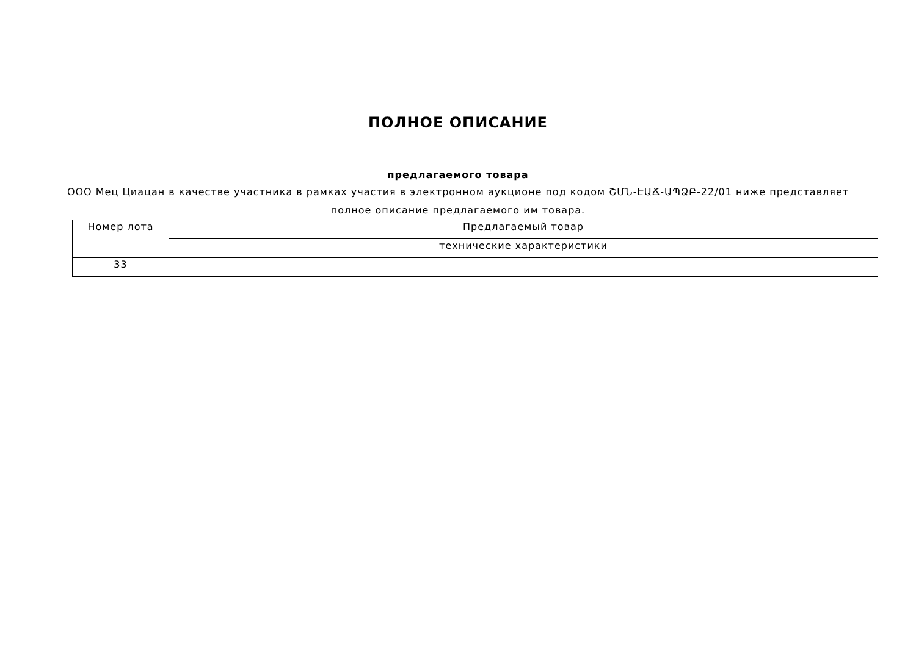ПОЛНОЕ ОПИСАНИЕ
предлагаемого товара
ООО Мец Циацан в качестве участника в рамках участия в электронном аукционе под кодом ՇՄՆ-ԷԱՃ-ԱՊՁԲ-22/01 ниже представляет полное описание предлагаемого им товара.
| Номер лота | Предлагаемый товар |
| | технические характеристики |
| 33 | |